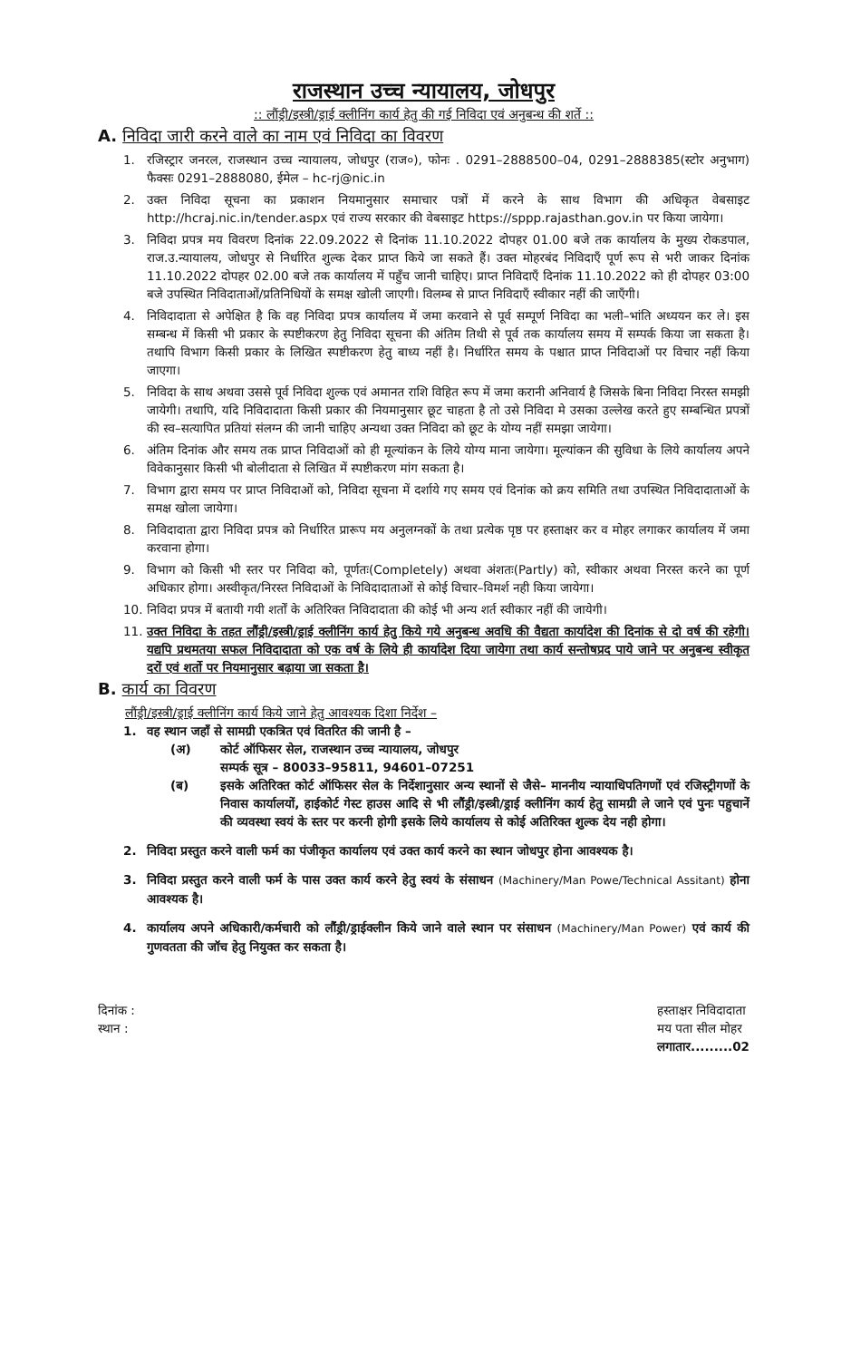राजस्थान उच्च न्यायालय, जोधपुर
:: लौंड्री/इस्त्री/ड्राई क्लीनिंग कार्य हेतु की गई निविदा एवं अनुबन्ध की शर्ते ::
A. निविदा जारी करने वाले का नाम एवं निविदा का विवरण
1. रजिस्ट्रार जनरल, राजस्थान उच्च न्यायालय, जोधपुर (राज०), फोनः . 0291–2888500–04, 0291–2888385(स्टोर अनुभाग) फैक्सः 0291–2888080, ईमेल – hc-rj@nic.in
2. उक्त निविदा सूचना का प्रकाशन नियमानुसार समाचार पत्रों में करने के साथ विभाग की अधिकृत वेबसाइट http://hcraj.nic.in/tender.aspx एवं राज्य सरकार की वेबसाइट https://sppp.rajasthan.gov.in पर किया जायेगा।
3. निविदा प्रपत्र मय विवरण दिनांक 22.09.2022 से दिनांक 11.10.2022 दोपहर 01.00 बजे तक कार्यालय के मुख्य रोकडपाल, राज.उ.न्यायालय, जोधपुर से निर्धारित शुल्क देकर प्राप्त किये जा सकते हैं। उक्त मोहरबंद निविदाएँ पूर्ण रूप से भरी जाकर दिनांक 11.10.2022 दोपहर 02.00 बजे तक कार्यालय में पहुँच जानी चाहिए। प्राप्त निविदाएँ दिनांक 11.10.2022 को ही दोपहर 03:00 बजे उपस्थित निविदाताओं/प्रतिनिधियों के समक्ष खोली जाएगी। विलम्ब से प्राप्त निविदाएँ स्वीकार नहीं की जाएँगी।
4. निविदादाता से अपेक्षित है कि वह निविदा प्रपत्र कार्यालय में जमा करवाने से पूर्व सम्पूर्ण निविदा का भली–भांति अध्ययन कर ले। इस सम्बन्ध में किसी भी प्रकार के स्पष्टीकरण हेतु निविदा सूचना की अंतिम तिथी से पूर्व तक कार्यालय समय में सम्पर्क किया जा सकता है। तथापि विभाग किसी प्रकार के लिखित स्पष्टीकरण हेतु बाध्य नहीं है। निर्धारित समय के पश्चात प्राप्त निविदाओं पर विचार नहीं किया जाएगा।
5. निविदा के साथ अथवा उससे पूर्व निविदा शुल्क एवं अमानत राशि विहित रूप में जमा करानी अनिवार्य है जिसके बिना निविदा निरस्त समझी जायेगी। तथापि, यदि निविदादाता किसी प्रकार की नियमानुसार छूट चाहता है तो उसे निविदा मे उसका उल्लेख करते हुए सम्बन्धित प्रपत्रों की स्व–सत्यापित प्रतियां संलग्न की जानी चाहिए अन्यथा उक्त निविदा को छूट के योग्य नहीं समझा जायेगा।
6. अंतिम दिनांक और समय तक प्राप्त निविदाओं को ही मूल्यांकन के लिये योग्य माना जायेगा। मूल्यांकन की सुविधा के लिये कार्यालय अपने विवेकानुसार किसी भी बोलीदाता से लिखित में स्पष्टीकरण मांग सकता है।
7. विभाग द्वारा समय पर प्राप्त निविदाओं को, निविदा सूचना में दर्शाये गए समय एवं दिनांक को क्रय समिति तथा उपस्थित निविदादाताओं के समक्ष खोला जायेगा।
8. निविदादाता द्वारा निविदा प्रपत्र को निर्धारित प्रारूप मय अनुलग्नकों के तथा प्रत्येक पृष्ठ पर हस्ताक्षर कर व मोहर लगाकर कार्यालय में जमा करवाना होगा।
9. विभाग को किसी भी स्तर पर निविदा को, पूर्णतः(Completely) अथवा अंशतः(Partly) को, स्वीकार अथवा निरस्त करने का पूर्ण अधिकार होगा। अस्वीकृत/निरस्त निविदाओं के निविदादाताओं से कोई विचार–विमर्श नही किया जायेगा।
10. निविदा प्रपत्र में बतायी गयी शर्तों के अतिरिक्त निविदादाता की कोई भी अन्य शर्त स्वीकार नहीं की जायेगी।
11. उक्त निविदा के तहत लौंड्री/इस्त्री/ड्राई क्लीनिंग कार्य हेतु किये गये अनुबन्ध अवधि की वैद्यता कार्यादेश की दिनांक से दो वर्ष की रहेगी। यद्यपि प्रथमतया सफल निविदादाता को एक वर्ष के लिये ही कार्यादेश दिया जायेगा तथा कार्य सन्तोषप्रद पाये जाने पर अनुबन्ध स्वीकृत दरों एवं शर्तो पर नियमानुसार बढ़ाया जा सकता है।
B. कार्य का विवरण
लौंड्री/इस्त्री/ड्राई क्लीनिंग कार्य किये जाने हेतु आवश्यक दिशा निर्देश –
1. वह स्थान जहॉं से सामग्री एकत्रित एवं वितरित की जानी है –
(अ) कोर्ट ऑफिसर सेल, राजस्थान उच्च न्यायालय, जोधपुर
सम्पर्क सूत्र – 80033–95811, 94601–07251
(ब) इसके अतिरिक्त कोर्ट ऑफिसर सेल के निर्देशानुसार अन्य स्थानों से जैसे– माननीय न्यायाधिपतिगणों एवं रजिस्ट्रीगणों के निवास कार्यालयों, हाईकोर्ट गेस्ट हाउस आदि से भी लौंड्री/इस्त्री/ड्राई क्लीनिंग कार्य हेतु सामग्री ले जाने एवं पुनः पहुचानें की व्यवस्था स्वयं के स्तर पर करनी होगी इसके लिये कार्यालय से कोई अतिरिक्त शुल्क देय नही होगा।
2. निविदा प्रस्तुत करने वाली फर्म का पंजीकृत कार्यालय एवं उक्त कार्य करने का स्थान जोधपुर होना आवश्यक है।
3. निविदा प्रस्तुत करने वाली फर्म के पास उक्त कार्य करने हेतु स्वयं के संसाधन (Machinery/Man Powe/Technical Assitant) होना आवश्यक है।
4. कार्यालय अपने अधिकारी/कर्मचारी को लौंड्री/ड्राईक्लीन किये जाने वाले स्थान पर संसाधन (Machinery/Man Power) एवं कार्य की गुणवतता की जॉच हेतु नियुक्त कर सकता है।
दिनांक :
स्थान :
हस्ताक्षर निविदादाता
मय पता सील मोहर
लगातार.........02